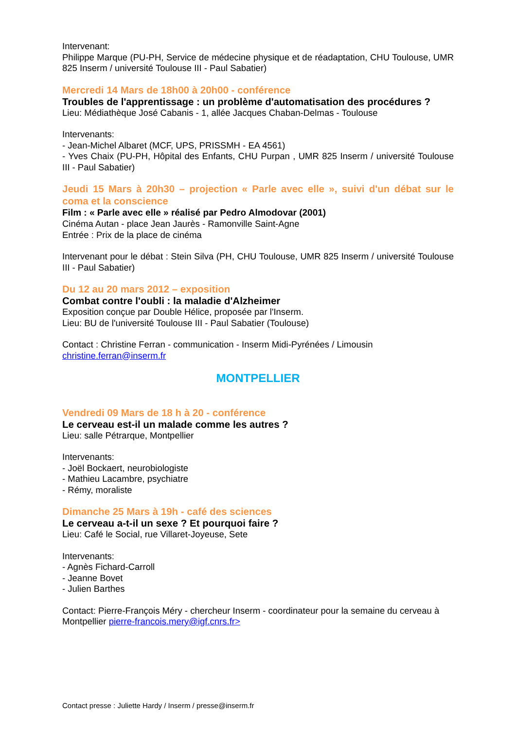Intervenant:
Philippe Marque (PU-PH, Service de médecine physique et de réadaptation, CHU Toulouse, UMR 825 Inserm / université Toulouse III - Paul Sabatier)
Mercredi 14 Mars de 18h00 à 20h00 - conférence
Troubles de l'apprentissage : un problème d'automatisation des procédures ?
Lieu: Médiathèque José Cabanis - 1, allée Jacques Chaban-Delmas - Toulouse
Intervenants:
- Jean-Michel Albaret (MCF, UPS, PRISSMH - EA 4561)
- Yves Chaix (PU-PH, Hôpital des Enfants, CHU Purpan , UMR 825 Inserm / université Toulouse III - Paul Sabatier)
Jeudi 15 Mars à 20h30 – projection « Parle avec elle », suivi d'un débat sur le coma et la conscience
Film : « Parle avec elle » réalisé par Pedro Almodovar (2001)
Cinéma Autan - place Jean Jaurès - Ramonville Saint-Agne
Entrée : Prix de la place de cinéma
Intervenant pour le débat : Stein Silva (PH, CHU Toulouse, UMR 825 Inserm / université Toulouse III - Paul Sabatier)
Du 12 au 20 mars 2012 – exposition
Combat contre l'oubli : la maladie d'Alzheimer
Exposition conçue par Double Hélice, proposée par l'Inserm.
Lieu: BU de l'université Toulouse III - Paul Sabatier (Toulouse)
Contact : Christine Ferran - communication - Inserm Midi-Pyrénées / Limousin
christine.ferran@inserm.fr
MONTPELLIER
Vendredi 09 Mars de 18 h à 20 - conférence
Le cerveau est-il un malade comme les autres ?
Lieu: salle Pétrarque, Montpellier
Intervenants:
- Joël Bockaert, neurobiologiste
- Mathieu Lacambre, psychiatre
- Rémy, moraliste
Dimanche 25 Mars à 19h - café des sciences
Le cerveau a-t-il un sexe ? Et pourquoi faire ?
Lieu: Café le Social, rue Villaret-Joyeuse, Sete
Intervenants:
- Agnès Fichard-Carroll
- Jeanne Bovet
- Julien Barthes
Contact: Pierre-François Méry - chercheur Inserm - coordinateur pour la semaine du cerveau à Montpellier pierre-francois.mery@igf.cnrs.fr>
Contact presse : Juliette Hardy / Inserm / presse@inserm.fr